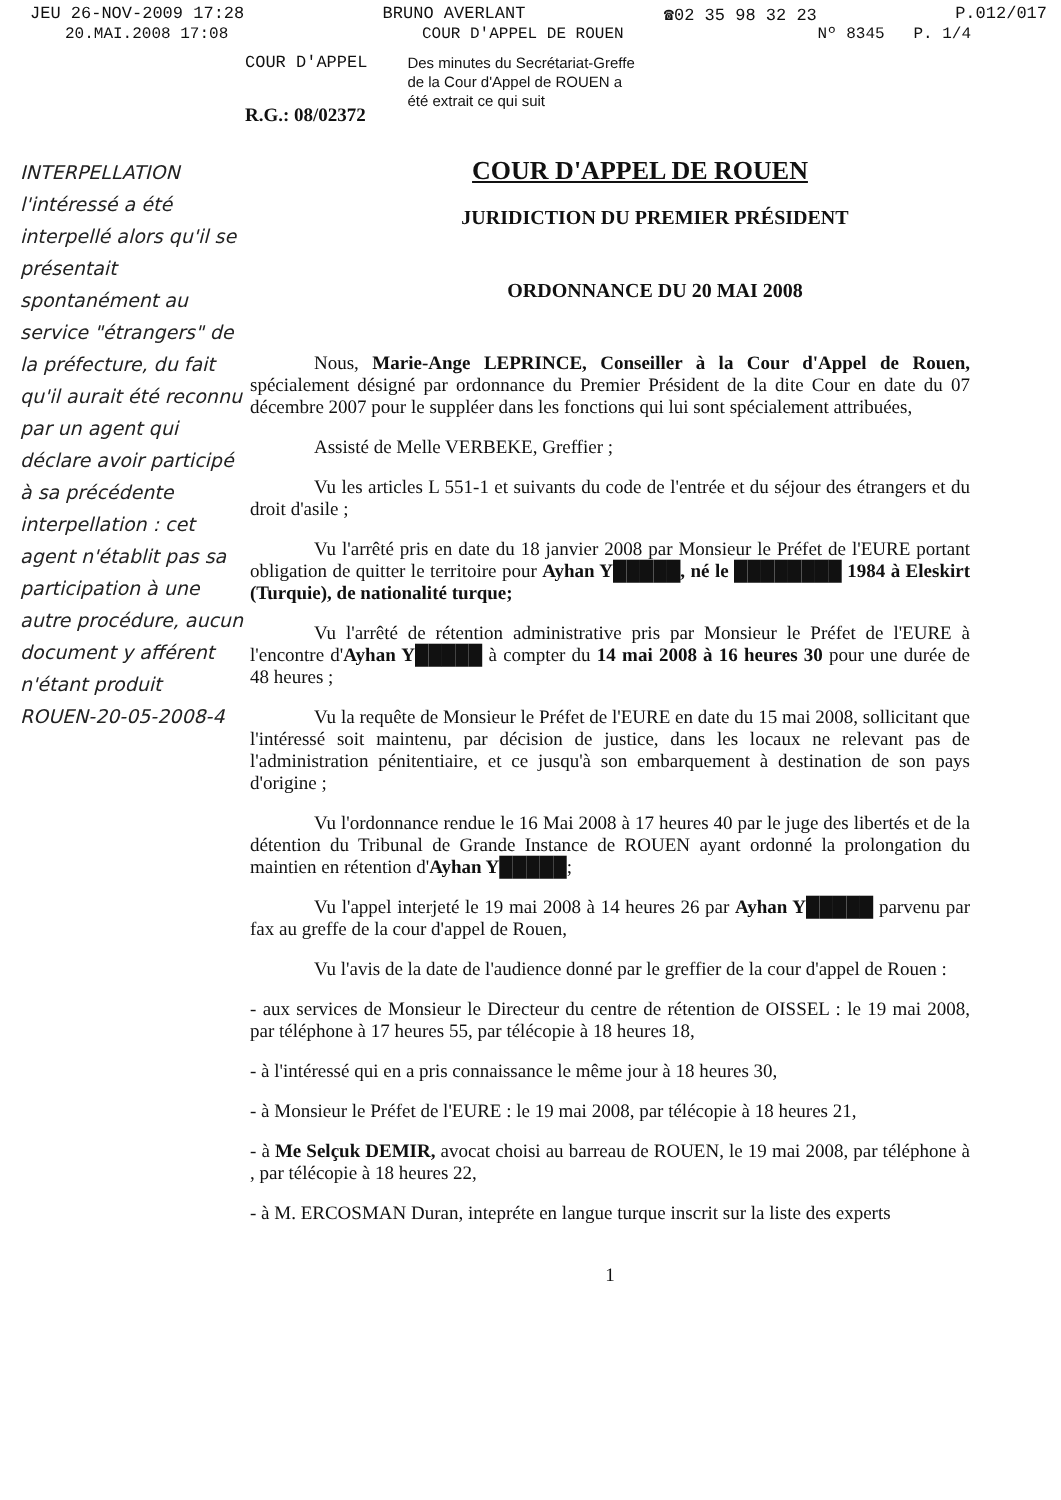JEU 26-NOV-2009 17:28 BRUNO AVERLANT ☎02 35 98 32 23 P.012/017
20.MAI.2008 17:08 COUR D'APPEL DE ROUEN Nº 8345 P. 1/4
COUR D'APPEL
Des minutes du Secrétariat-Greffe
de la Cour d'Appel de ROUEN a
été extrait ce qui suit
R.G.: 08/02372
INTERPELLATION l'intéressé a été interpellé alors qu'il se présentait spontanément au service "étrangers" de la préfecture, du fait qu'il aurait été reconnu par un agent qui déclare avoir participé à sa précédente interpellation : cet agent n'établit pas sa participation à une autre procédure, aucun document y afférent n'étant produit
ROUEN-20-05-2008-4
COUR D'APPEL DE ROUEN
JURIDICTION DU PREMIER PRÉSIDENT
ORDONNANCE DU 20 MAI 2008
Nous, Marie-Ange LEPRINCE, Conseiller à la Cour d'Appel de Rouen, spécialement désigné par ordonnance du Premier Président de la dite Cour en date du 07 décembre 2007 pour le suppléer dans les fonctions qui lui sont spécialement attribuées,
Assisté de Melle VERBEKE, Greffier ;
Vu les articles L 551-1 et suivants du code de l'entrée et du séjour des étrangers et du droit d'asile ;
Vu l'arrêté pris en date du 18 janvier 2008 par Monsieur le Préfet de l'EURE portant obligation de quitter le territoire pour Ayhan Y█████, né le ████████ 1984 à Eleskirt (Turquie), de nationalité turque;
Vu l'arrêté de rétention administrative pris par Monsieur le Préfet de l'EURE à l'encontre d'Ayhan Y█████ à compter du 14 mai 2008 à 16 heures 30 pour une durée de 48 heures ;
Vu la requête de Monsieur le Préfet de l'EURE en date du 15 mai 2008, sollicitant que l'intéressé soit maintenu, par décision de justice, dans les locaux ne relevant pas de l'administration pénitentiaire, et ce jusqu'à son embarquement à destination de son pays d'origine ;
Vu l'ordonnance rendue le 16 Mai 2008 à 17 heures 40 par le juge des libertés et de la détention du Tribunal de Grande Instance de ROUEN ayant ordonné la prolongation du maintien en rétention d'Ayhan Y█████;
Vu l'appel interjeté le 19 mai 2008 à 14 heures 26 par Ayhan Y█████ parvenu par fax au greffe de la cour d'appel de Rouen,
Vu l'avis de la date de l'audience donné par le greffier de la cour d'appel de Rouen :
- aux services de Monsieur le Directeur du centre de rétention de OISSEL : le 19 mai 2008, par téléphone à 17 heures 55, par télécopie à 18 heures 18,
- à l'intéressé qui en a pris connaissance le même jour à 18 heures 30,
- à Monsieur le Préfet de l'EURE : le 19 mai 2008, par télécopie à 18 heures 21,
- à Me Selçuk DEMIR, avocat choisi au barreau de ROUEN, le 19 mai 2008, par téléphone à , par télécopie à 18 heures 22,
- à M. ERCOSMAN Duran, intepréte en langue turque inscrit sur la liste des experts
1